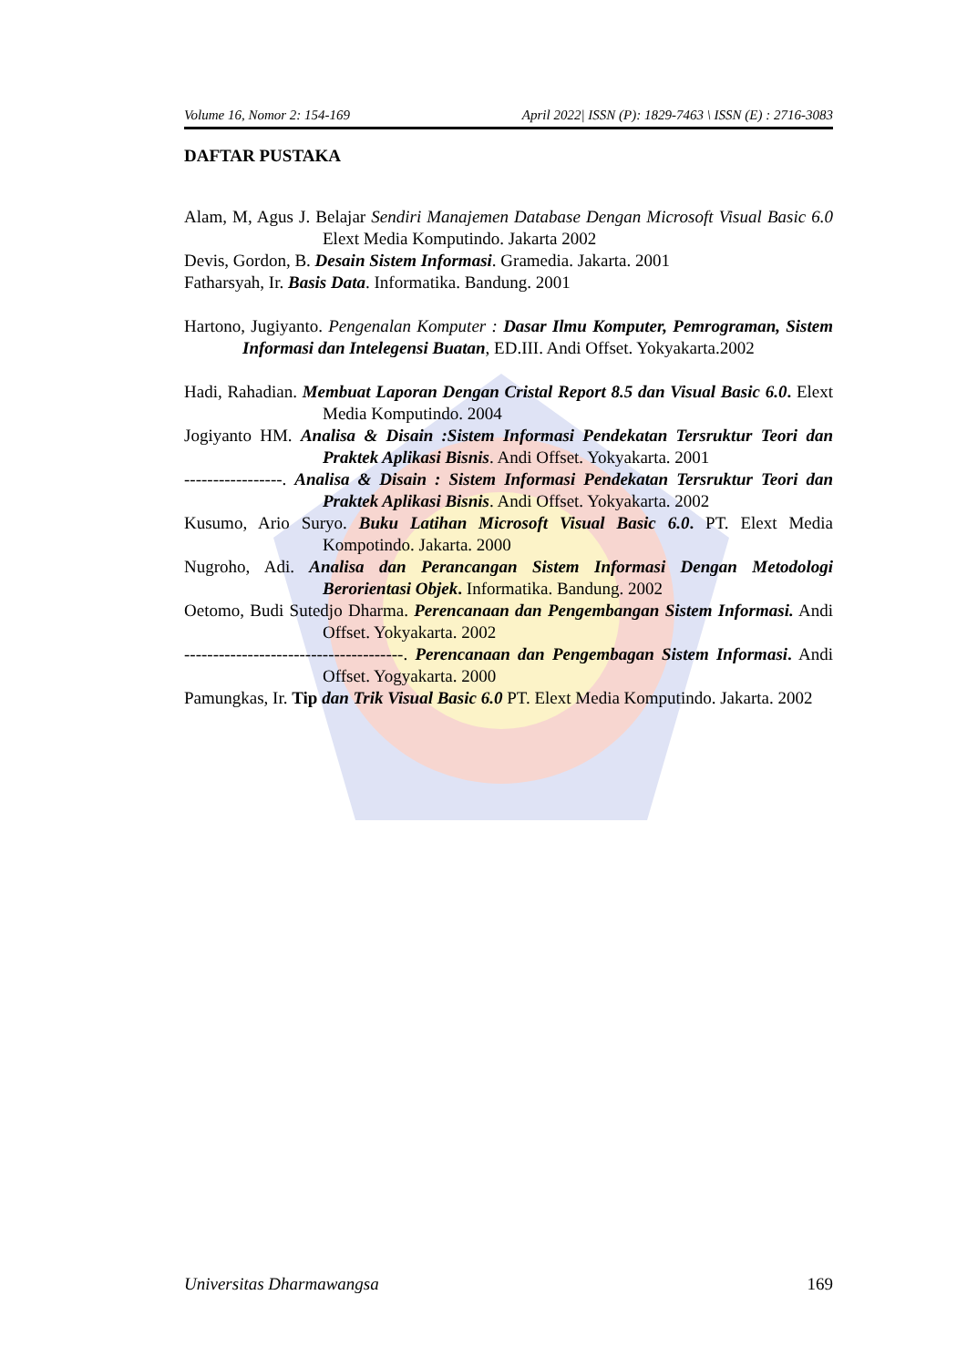Volume 16, Nomor 2: 154-169 April 2022| ISSN (P): 1829-7463 \ ISSN (E) : 2716-3083
DAFTAR PUSTAKA
Alam, M, Agus J. Belajar Sendiri Manajemen Database Dengan Microsoft Visual Basic 6.0 Elext Media Komputindo. Jakarta 2002
Devis, Gordon, B. Desain Sistem Informasi. Gramedia. Jakarta. 2001
Fatharsyah, Ir. Basis Data. Informatika. Bandung. 2001
Hartono, Jugiyanto. Pengenalan Komputer : Dasar Ilmu Komputer, Pemrograman, Sistem Informasi dan Intelegensi Buatan, ED.III. Andi Offset. Yokyakarta.2002
Hadi, Rahadian. Membuat Laporan Dengan Cristal Report 8.5 dan Visual Basic 6.0. Elext Media Komputindo. 2004
Jogiyanto HM. Analisa & Disain :Sistem Informasi Pendekatan Tersruktur Teori dan Praktek Aplikasi Bisnis. Andi Offset. Yokyakarta. 2001
-----------------. Analisa & Disain : Sistem Informasi Pendekatan Tersruktur Teori dan Praktek Aplikasi Bisnis. Andi Offset. Yokyakarta. 2002
Kusumo, Ario Suryo. Buku Latihan Microsoft Visual Basic 6.0. PT. Elext Media Kompotindo. Jakarta. 2000
Nugroho, Adi. Analisa dan Perancangan Sistem Informasi Dengan Metodologi Berorientasi Objek. Informatika. Bandung. 2002
Oetomo, Budi Sutedjo Dharma. Perencanaan dan Pengembangan Sistem Informasi. Andi Offset. Yokyakarta. 2002
--------------------------------------. Perencanaan dan Pengembagan Sistem Informasi. Andi Offset. Yogyakarta. 2000
Pamungkas, Ir. Tip dan Trik Visual Basic 6.0 PT. Elext Media Komputindo. Jakarta. 2002
Universitas Dharmawangsa 169